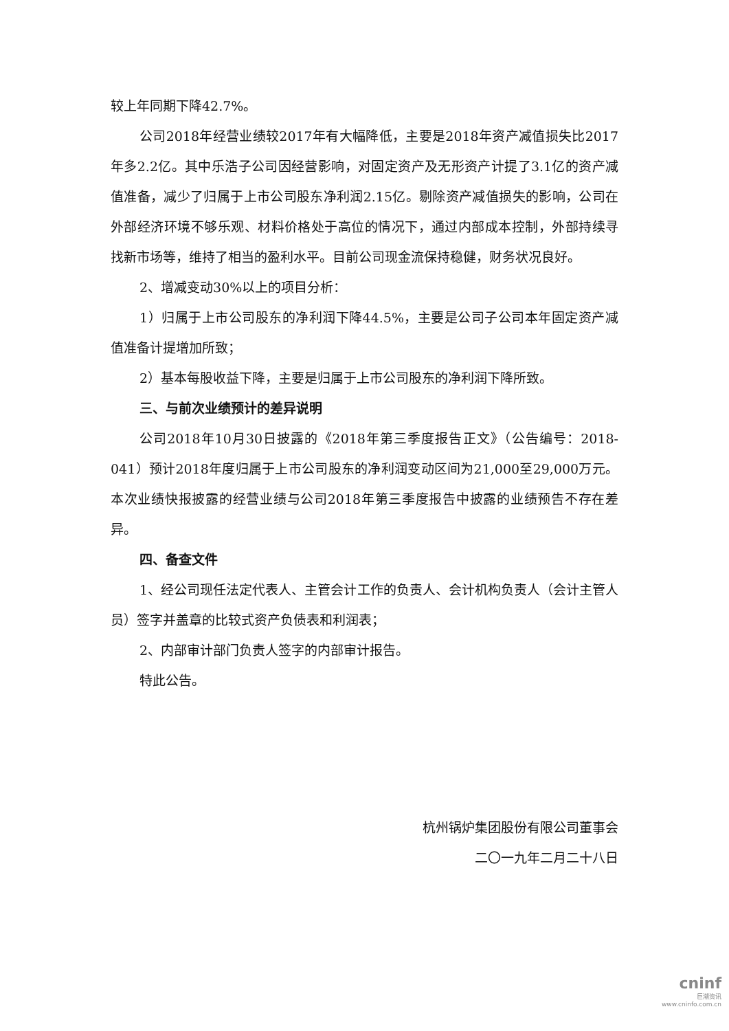较上年同期下降42.7%。
公司2018年经营业绩较2017年有大幅降低，主要是2018年资产减值损失比2017年多2.2亿。其中乐浩子公司因经营影响，对固定资产及无形资产计提了3.1亿的资产减值准备，减少了归属于上市公司股东净利润2.15亿。剔除资产减值损失的影响，公司在外部经济环境不够乐观、材料价格处于高位的情况下，通过内部成本控制，外部持续寻找新市场等，维持了相当的盈利水平。目前公司现金流保持稳健，财务状况良好。
2、增减变动30%以上的项目分析：
1）归属于上市公司股东的净利润下降44.5%，主要是公司子公司本年固定资产减值准备计提增加所致；
2）基本每股收益下降，主要是归属于上市公司股东的净利润下降所致。
三、与前次业绩预计的差异说明
公司2018年10月30日披露的《2018年第三季度报告正文》（公告编号：2018-041）预计2018年度归属于上市公司股东的净利润变动区间为21,000至29,000万元。本次业绩快报披露的经营业绩与公司2018年第三季度报告中披露的业绩预告不存在差异。
四、备查文件
1、经公司现任法定代表人、主管会计工作的负责人、会计机构负责人（会计主管人员）签字并盖章的比较式资产负债表和利润表；
2、内部审计部门负责人签字的内部审计报告。
特此公告。
杭州锅炉集团股份有限公司董事会
二〇一九年二月二十八日
cninf
巨潮资讯
www.cninfo.com.cn